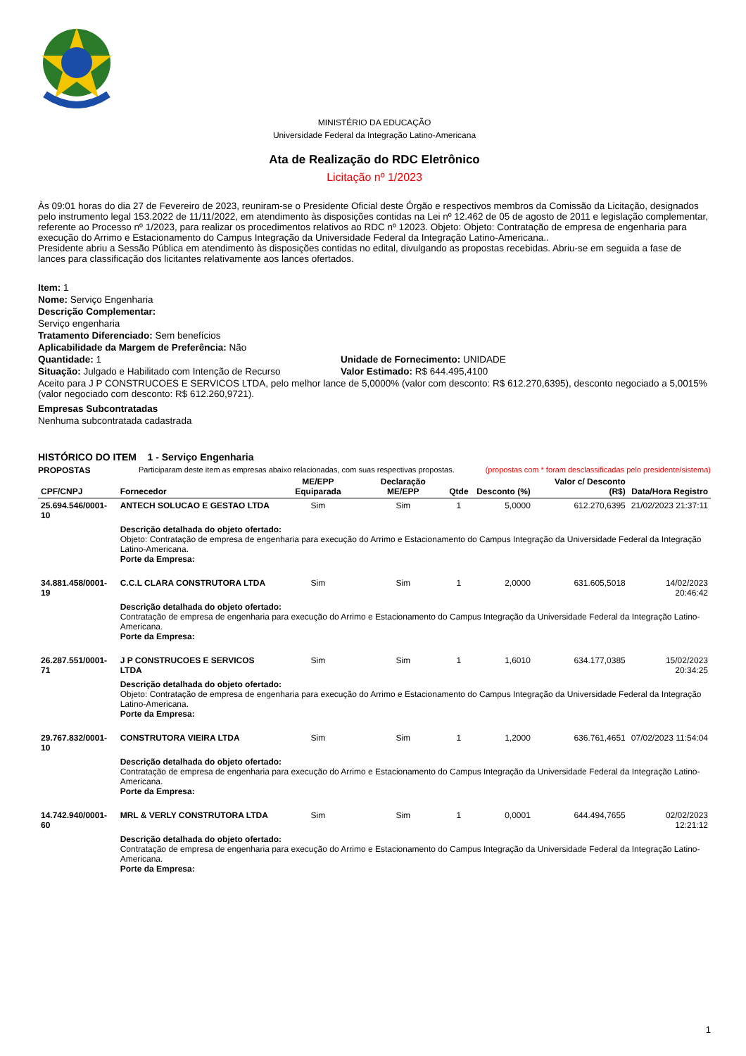MINISTÉRIO DA EDUCAÇÃO
Universidade Federal da Integração Latino-Americana
Ata de Realização do RDC Eletrônico
Licitação nº 1/2023
Às 09:01 horas do dia 27 de Fevereiro de 2023, reuniram-se o Presidente Oficial deste Órgão e respectivos membros da Comissão da Licitação, designados pelo instrumento legal 153.2022 de 11/11/2022, em atendimento às disposições contidas na Lei nº 12.462 de 05 de agosto de 2011 e legislação complementar, referente ao Processo nº 1/2023, para realizar os procedimentos relativos ao RDC nº 12023. Objeto: Objeto: Contratação de empresa de engenharia para execução do Arrimo e Estacionamento do Campus Integração da Universidade Federal da Integração Latino-Americana..
Presidente abriu a Sessão Pública em atendimento às disposições contidas no edital, divulgando as propostas recebidas. Abriu-se em seguida a fase de lances para classificação dos licitantes relativamente aos lances ofertados.
Item: 1
Nome: Serviço Engenharia
Descrição Complementar:
Serviço engenharia
Tratamento Diferenciado: Sem benefícios
Aplicabilidade da Margem de Preferência: Não
Quantidade: 1 Unidade de Fornecimento: UNIDADE
Situação: Julgado e Habilitado com Intenção de Recurso Valor Estimado: R$ 644.495,4100
Aceito para J P CONSTRUCOES E SERVICOS LTDA, pelo melhor lance de 5,0000% (valor com desconto: R$ 612.270,6395), desconto negociado a 5,0015% (valor negociado com desconto: R$ 612.260,9721).
Empresas Subcontratadas
Nenhuma subcontratada cadastrada
HISTÓRICO DO ITEM 1 - Serviço Engenharia
PROPOSTAS Participaram deste item as empresas abaixo relacionadas, com suas respectivas propostas. (propostas com * foram desclassificadas pelo presidente/sistema)
| CPF/CNPJ | Fornecedor | ME/EPP Equiparada | Declaração ME/EPP | Qtde | Desconto (%) | Valor c/ Desconto (R$) | Data/Hora Registro |
| --- | --- | --- | --- | --- | --- | --- | --- |
| 25.694.546/0001-10 | ANTECH SOLUCAO E GESTAO LTDA | Sim | Sim | 1 | 5,0000 | 612.270,6395 | 21/02/2023 21:37:11 |
| | Descrição detalhada do objeto ofertado: Objeto: Contratação de empresa de engenharia para execução do Arrimo e Estacionamento do Campus Integração da Universidade Federal da Integração Latino-Americana. Porte da Empresa: | | | | | | |
| 34.881.458/0001-19 | C.C.L CLARA CONSTRUTORA LTDA | Sim | Sim | 1 | 2,0000 | 631.605,5018 | 14/02/2023 20:46:42 |
| | Descrição detalhada do objeto ofertado: Contratação de empresa de engenharia para execução do Arrimo e Estacionamento do Campus Integração da Universidade Federal da Integração Latino-Americana. Porte da Empresa: | | | | | | |
| 26.287.551/0001-71 | J P CONSTRUCOES E SERVICOS LTDA | Sim | Sim | 1 | 1,6010 | 634.177,0385 | 15/02/2023 20:34:25 |
| | Descrição detalhada do objeto ofertado: Objeto: Contratação de empresa de engenharia para execução do Arrimo e Estacionamento do Campus Integração da Universidade Federal da Integração Latino-Americana. Porte da Empresa: | | | | | | |
| 29.767.832/0001-10 | CONSTRUTORA VIEIRA LTDA | Sim | Sim | 1 | 1,2000 | 636.761,4651 | 07/02/2023 11:54:04 |
| | Descrição detalhada do objeto ofertado: Contratação de empresa de engenharia para execução do Arrimo e Estacionamento do Campus Integração da Universidade Federal da Integração Latino-Americana. Porte da Empresa: | | | | | | |
| 14.742.940/0001-60 | MRL & VERLY CONSTRUTORA LTDA | Sim | Sim | 1 | 0,0001 | 644.494,7655 | 02/02/2023 12:21:12 |
| | Descrição detalhada do objeto ofertado: Contratação de empresa de engenharia para execução do Arrimo e Estacionamento do Campus Integração da Universidade Federal da Integração Latino-Americana. Porte da Empresa: | | | | | | |
1